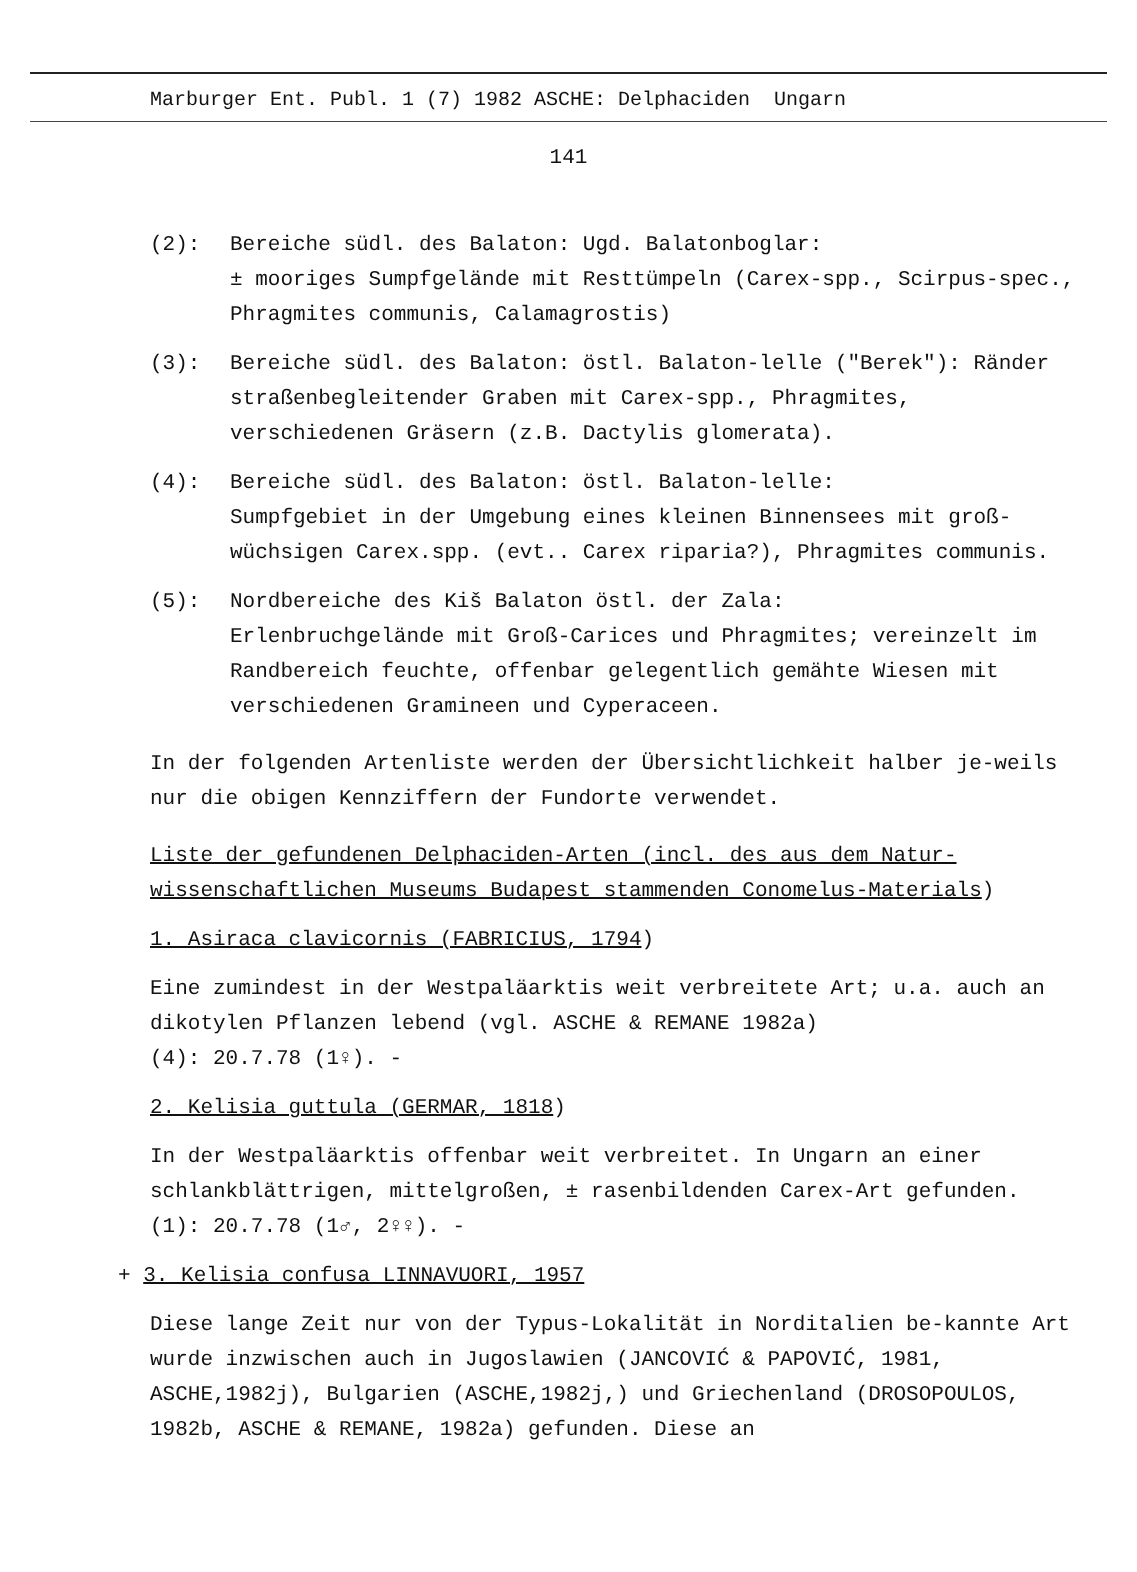Marburger Ent. Publ. 1 (7) 1982 ASCHE: Delphaciden Ungarn
141
(2): Bereiche südl. des Balaton: Ugd. Balatonboglar:
± mooriges Sumpfgelände mit Resttümpeln (Carex-spp., Scirpus-spec., Phragmites communis, Calamagrostis)
(3): Bereiche südl. des Balaton: östl. Balaton-lelle ("Berek"): Ränder straßenbegleitender Graben mit Carex-spp., Phragmites, verschiedenen Gräsern (z.B. Dactylis glomerata).
(4): Bereiche südl. des Balaton: östl. Balaton-lelle:
Sumpfgebiet in der Umgebung eines kleinen Binnensees mit groß-wüchsigen Carex.spp. (evt.. Carex riparia?), Phragmites communis.
(5): Nordbereiche des Kiš Balaton östl. der Zala:
Erlenbruchgelände mit Groß-Carices und Phragmites; vereinzelt im Randbereich feuchte, offenbar gelegentlich gemähte Wiesen mit verschiedenen Gramineen und Cyperaceen.
In der folgenden Artenliste werden der Übersichtlichkeit halber je-weils nur die obigen Kennziffern der Fundorte verwendet.
Liste der gefundenen Delphaciden-Arten (incl. des aus dem Natur-wissenschaftlichen Museums Budapest stammenden Conomelus-Materials)
1. Asiraca clavicornis (FABRICIUS, 1794)
Eine zumindest in der Westpaläarktis weit verbreitete Art; u.a. auch an dikotylen Pflanzen lebend (vgl. ASCHE & REMANE 1982a)
(4): 20.7.78 (1♀). -
2. Kelisia guttula (GERMAR, 1818)
In der Westpaläarktis offenbar weit verbreitet. In Ungarn an einer schlankblättrigen, mittelgroßen, ± rasenbildenden Carex-Art gefunden.
(1): 20.7.78 (1♂, 2♀♀). -
+ 3. Kelisia confusa LINNAVUORI, 1957
Diese lange Zeit nur von der Typus-Lokalität in Norditalien be-kannte Art wurde inzwischen auch in Jugoslawien (JANCOVIĆ & PAPOVIĆ, 1981, ASCHE,1982j), Bulgarien (ASCHE,1982j,) und Griechenland (DROSOPOULOS, 1982b, ASCHE & REMANE, 1982a) gefunden. Diese an